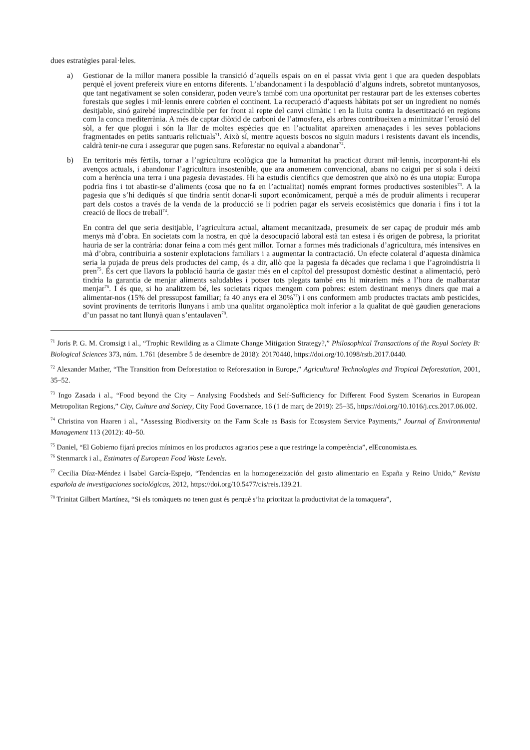dues estratègies paral·leles.
a) Gestionar de la millor manera possible la transició d’aquells espais on en el passat vivia gent i que ara queden despoblats perquè el jovent prefereix viure en entorns diferents. L’abandonament i la despoblació d’alguns indrets, sobretot muntanyosos, que tant negativament se solen considerar, poden veure’s també com una oportunitat per restaurar part de les extenses cobertes forestals que segles i mil·lennis enrere cobrien el continent. La recuperació d’aquests hàbitats pot ser un ingredient no només desitjable, sinó gairebé imprescindible per fer front al repte del canvi climàtic i en la lluita contra la desertització en regions com la conca mediterrània. A més de captar diòxid de carboni de l’atmosfera, els arbres contribueixen a minimitzar l’erosió del sòl, a fer que plogui i són la llar de moltes espècies que en l’actualitat apareixen amenaçades i les seves poblacions fragmentades en petits santuaris relictuals<sup>71</sup>. Això sí, mentre aquests boscos no siguin madurs i resistents davant els incendis, caldrà tenir-ne cura i assegurar que pugen sans. Reforestar no equival a abandonar<sup>72</sup>.
b) En territoris més fèrtils, tornar a l’agricultura ecològica que la humanitat ha practicat durant mil·lennis, incorporant-hi els avenços actuals, i abandonar l’agricultura insostenible, que ara anomenem convencional, abans no caigui per si sola i deixi com a herència una terra i una pagesia devastades. Hi ha estudis científics que demostren que això no és una utopia: Europa podria fins i tot abastir-se d’aliments (cosa que no fa en l’actualitat) només emprant formes productives sostenibles<sup>73</sup>. A la pagesia que s’hi dediqués sí que tindria sentit donar-li suport econòmicament, perquè a més de produir aliments i recuperar part dels costos a través de la venda de la producció se li podrien pagar els serveis ecosistèmics que donaria i fins i tot la creació de llocs de treball<sup>74</sup>.
En contra del que seria desitjable, l’agricultura actual, altament mecanitzada, presumeix de ser capaç de produir més amb menys mà d’obra. En societats com la nostra, en què la desocupació laboral està tan estesa i és origen de pobresa, la prioritat hauria de ser la contrària: donar feina a com més gent millor. Tornar a formes més tradicionals d’agricultura, més intensives en mà d’obra, contribuiria a sostenir explotacions familiars i a augmentar la contractació. Un efecte colateral d’aquesta dinàmica seria la pujada de preus dels productes del camp, és a dir, allò que la pagesia fa dècades que reclama i que l’agroindústria li pren<sup>75</sup>. És cert que llavors la població hauria de gastar més en el capítol del pressupost domèstic destinat a alimentació, però tindria la garantia de menjar aliments saludables i potser tots plegats també ens hi miraríem més a l’hora de malbaratar menjar<sup>76</sup>. I és que, si ho analitzem bé, les societats riques mengem com pobres: estem destinant menys diners que mai a alimentar-nos (15% del pressupost familiar; fa 40 anys era el 30%<sup>77</sup>) i ens conformem amb productes tractats amb pesticides, sovint provinents de territoris llunyans i amb una qualitat organolèptica molt inferior a la qualitat de què gaudien generacions d’un passat no tant llunyà quan s’entaulaven<sup>78</sup>.
<sup>71</sup> Joris P. G. M. Cromsigt i al., “Trophic Rewilding as a Climate Change Mitigation Strategy?,” Philosophical Transactions of the Royal Society B: Biological Sciences 373, núm. 1.761 (desembre 5 de desembre de 2018): 20170440, https://doi.org/10.1098/rstb.2017.0440.
<sup>72</sup> Alexander Mather, “The Transition from Deforestation to Reforestation in Europe,” Agricultural Technologies and Tropical Deforestation, 2001, 35–52.
<sup>73</sup> Ingo Zasada i al., “Food beyond the City – Analysing Foodsheds and Self-Sufficiency for Different Food System Scenarios in European Metropolitan Regions,” City, Culture and Society, City Food Governance, 16 (1 de març de 2019): 25–35, https://doi.org/10.1016/j.ccs.2017.06.002.
<sup>74</sup> Christina von Haaren i al., “Assessing Biodiversity on the Farm Scale as Basis for Ecosystem Service Payments,” Journal of Environmental Management 113 (2012): 40–50.
<sup>75</sup> Daniel, “El Gobierno fijará precios mínimos en los productos agrarios pese a que restringe la competència”, elEconomista.es.
<sup>76</sup> Stenmarck i al., Estimates of European Food Waste Levels.
<sup>77</sup> Cecilia Díaz-Méndez i Isabel García-Espejo, “Tendencias en la homogeneización del gasto alimentario en España y Reino Unido,” Revista española de investigaciones sociológicas, 2012, https://doi.org/10.5477/cis/reis.139.21.
<sup>78</sup> Trinitat Gilbert Martínez, “Si els tomàquets no tenen gust és perquè s’ha prioritzat la productivitat de la tomaquera”,